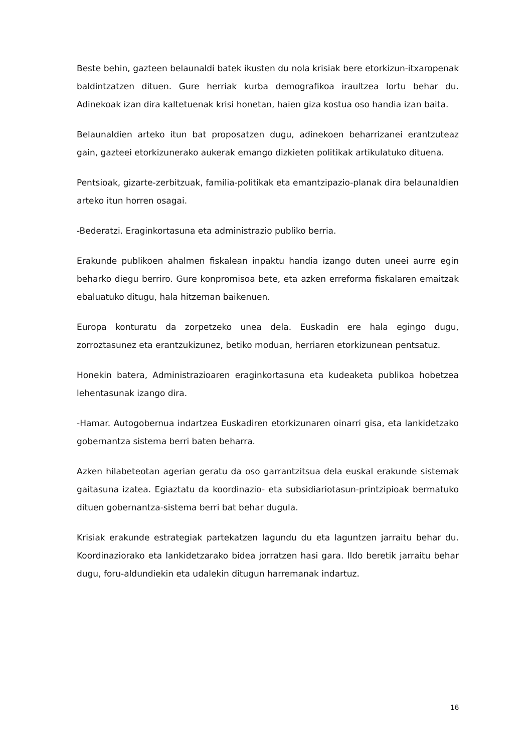Beste behin, gazteen belaunaldi batek ikusten du nola krisiak bere etorkizun-itxaropenak baldintzatzen dituen. Gure herriak kurba demografikoa iraultzea lortu behar du. Adinekoak izan dira kaltetuenak krisi honetan, haien giza kostua oso handia izan baita.
Belaunaldien arteko itun bat proposatzen dugu, adinekoen beharrizanei erantzuteaz gain, gazteei etorkizunerako aukerak emango dizkieten politikak artikulatuko dituena.
Pentsioak, gizarte-zerbitzuak, familia-politikak eta emantzipazio-planak dira belaunaldien arteko itun horren osagai.
-Bederatzi. Eraginkortasuna eta administrazio publiko berria.
Erakunde publikoen ahalmen fiskalean inpaktu handia izango duten uneei aurre egin beharko diegu berriro. Gure konpromisoa bete, eta azken erreforma fiskalaren emaitzak ebaluatuko ditugu, hala hitzeman baikenuen.
Europa konturatu da zorpetzeko unea dela. Euskadin ere hala egingo dugu, zorroztasunez eta erantzukizunez, betiko moduan, herriaren etorkizunean pentsatuz.
Honekin batera, Administrazioaren eraginkortasuna eta kudeaketa publikoa hobetzea lehentasunak izango dira.
-Hamar. Autogobernua indartzea Euskadiren etorkizunaren oinarri gisa, eta lankidetzako gobernantza sistema berri baten beharra.
Azken hilabeteotan agerian geratu da oso garrantzitsua dela euskal erakunde sistemak gaitasuna izatea. Egiaztatu da koordinazio- eta subsidiariotasun-printzipioak bermatuko dituen gobernantza-sistema berri bat behar dugula.
Krisiak erakunde estrategiak partekatzen lagundu du eta laguntzen jarraitu behar du. Koordinaziorako eta lankidetzarako bidea jorratzen hasi gara. Ildo beretik jarraitu behar dugu, foru-aldundiekin eta udalekin ditugun harremanak indartuz.
16